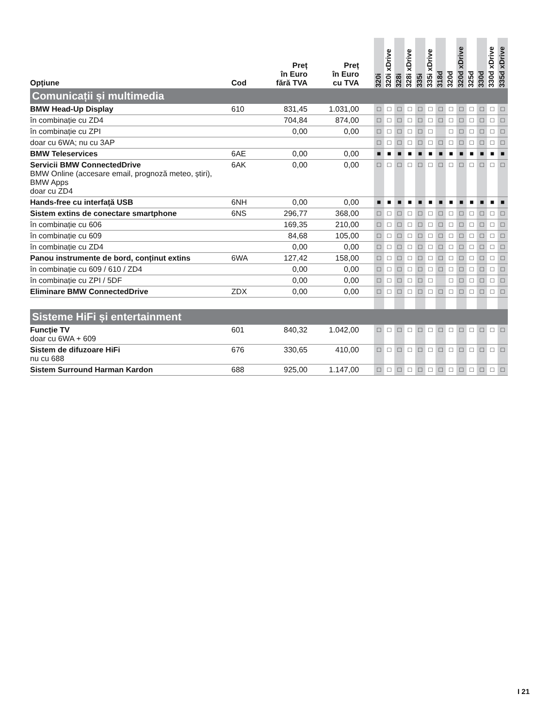| Opțiune | Cod | Preț în Euro fără TVA | Preț în Euro cu TVA | | 320i | 320i xDrive | 328i | 328i xDrive | 335i | 335i xDrive | 318d | 320d | 320d xDrive | 325d | 330d | 330d xDrive | 335d xDrive |
| --- | --- | --- | --- | --- | --- | --- | --- | --- | --- | --- | --- | --- | --- | --- | --- | --- | --- |
| Comunicații și multimedia | | | | | | | | | | | | | | | | | |
| BMW Head-Up Display | 610 | 831,45 | 1.031,00 | | □ | □ | □ | □ | □ | □ | □ | □ | □ | □ | □ | □ | □ |
| în combinație cu ZD4 | | 704,84 | 874,00 | | □ | □ | □ | □ | □ | □ | □ | □ | □ | □ | □ | □ | □ |
| în combinație cu ZPI | | 0,00 | 0,00 | | □ | □ | □ | □ | □ | □ | | □ | □ | □ | □ | □ | □ |
| doar cu 6WA; nu cu 3AP | | | | | □ | □ | □ | □ | □ | □ | □ | □ | □ | □ | □ | □ | □ |
| BMW Teleservices | 6AE | 0,00 | 0,00 | | ■ | ■ | ■ | ■ | ■ | ■ | ■ | ■ | ■ | ■ | ■ | ■ | ■ |
| Servicii BMW ConnectedDrive BMW Online (accesare email, prognoză meteo, știri), BMW Apps doar cu ZD4 | 6AK | 0,00 | 0,00 | | □ | □ | □ | □ | □ | □ | □ | □ | □ | □ | □ | □ | □ |
| Hands-free cu interfață USB | 6NH | 0,00 | 0,00 | | ■ | ■ | ■ | ■ | ■ | ■ | ■ | ■ | ■ | ■ | ■ | ■ | ■ |
| Sistem extins de conectare smartphone | 6NS | 296,77 | 368,00 | | □ | □ | □ | □ | □ | □ | □ | □ | □ | □ | □ | □ | □ |
| în combinație cu 606 | | 169,35 | 210,00 | | □ | □ | □ | □ | □ | □ | □ | □ | □ | □ | □ | □ | □ |
| în combinație cu 609 | | 84,68 | 105,00 | | □ | □ | □ | □ | □ | □ | □ | □ | □ | □ | □ | □ | □ |
| în combinație cu ZD4 | | 0,00 | 0,00 | | □ | □ | □ | □ | □ | □ | □ | □ | □ | □ | □ | □ | □ |
| Panou instrumente de bord, conținut extins | 6WA | 127,42 | 158,00 | | □ | □ | □ | □ | □ | □ | □ | □ | □ | □ | □ | □ | □ |
| în combinație cu 609 / 610 / ZD4 | | 0,00 | 0,00 | | □ | □ | □ | □ | □ | □ | □ | □ | □ | □ | □ | □ | □ |
| în combinație cu ZPI / 5DF | | 0,00 | 0,00 | | □ | □ | □ | □ | □ | □ | | □ | □ | □ | □ | □ | □ |
| Eliminare BMW ConnectedDrive | ZDX | 0,00 | 0,00 | | □ | □ | □ | □ | □ | □ | □ | □ | □ | □ | □ | □ | □ |
| Sisteme HiFi și entertainment | | | | | | | | | | | | | | | | | |
| Funcție TV doar cu 6WA + 609 | 601 | 840,32 | 1.042,00 | | □ | □ | □ | □ | □ | □ | □ | □ | □ | □ | □ | □ | □ |
| Sistem de difuzoare HiFi nu cu 688 | 676 | 330,65 | 410,00 | | □ | □ | □ | □ | □ | □ | □ | □ | □ | □ | □ | □ | □ |
| Sistem Surround Harman Kardon | 688 | 925,00 | 1.147,00 | | □ | □ | □ | □ | □ | □ | □ | □ | □ | □ | □ | □ | □ |
I 21